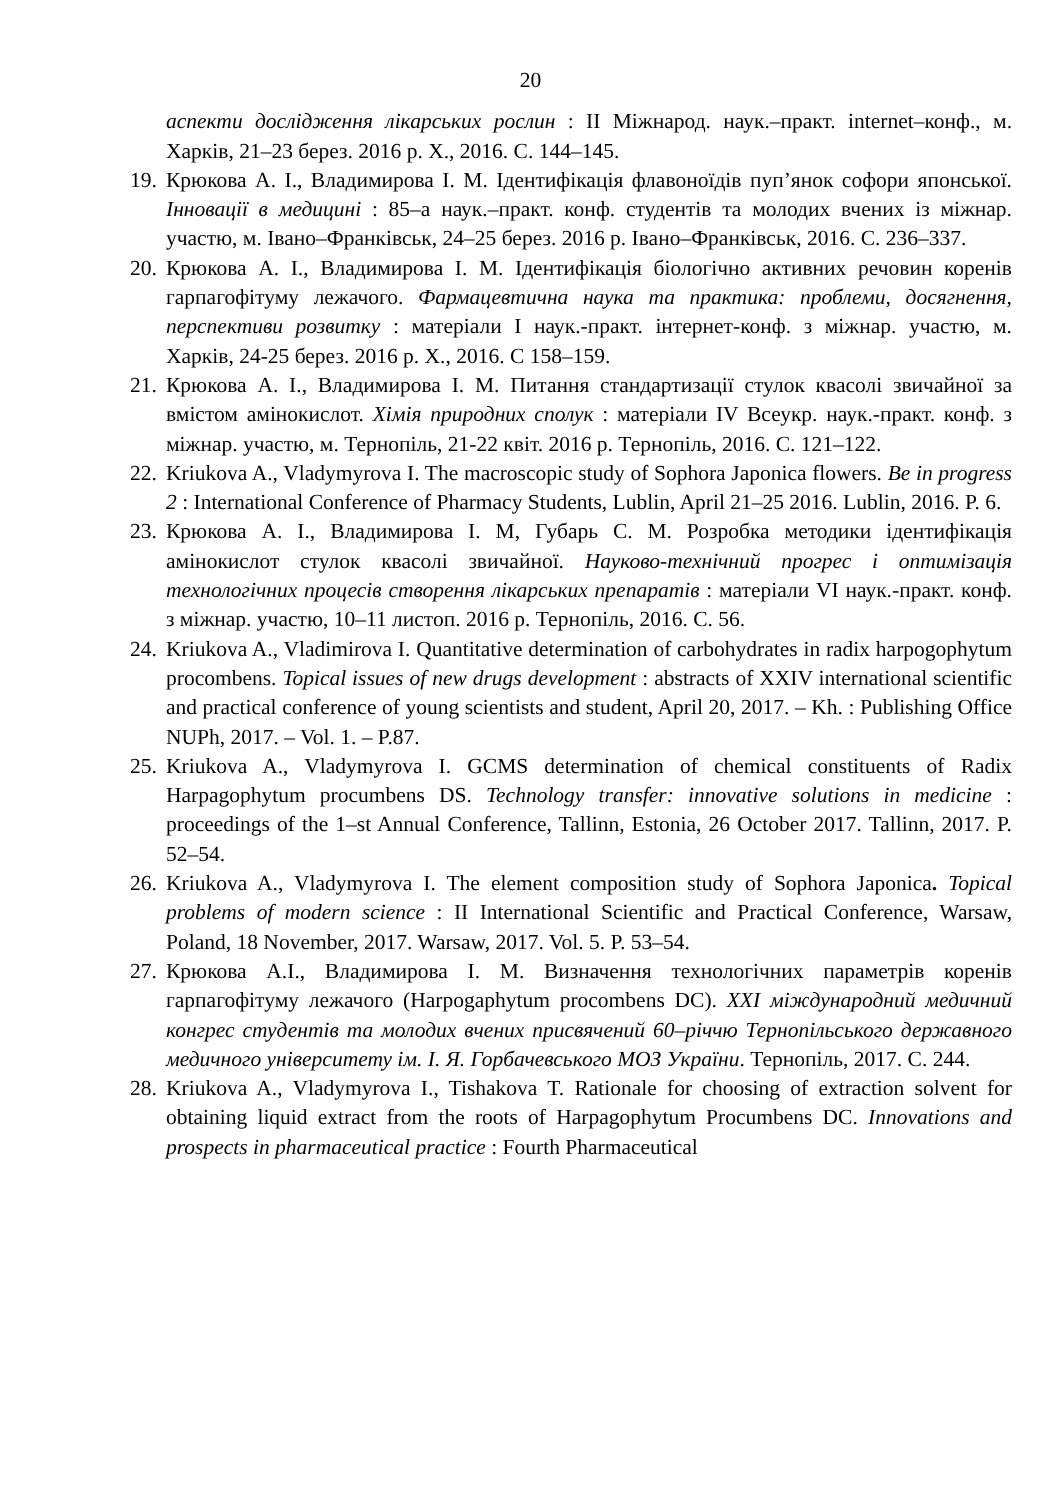20
аспекти дослідження лікарських рослин : ІІ Міжнарод. наук.–практ. internet–конф., м. Харків, 21–23 берез. 2016 р. Х., 2016. С. 144–145.
19. Крюкова А. І., Владимирова І. М. Ідентифікація флавоноїдів пуп’янок софори японської. Інновації в медицині : 85–а наук.–практ. конф. студентів та молодих вчених із міжнар. участю, м. Івано–Франківськ, 24–25 берез. 2016 р. Івано–Франківськ, 2016. С. 236–337.
20. Крюкова А. І., Владимирова І. М. Ідентифікація біологічно активних речовин коренів гарпагофітуму лежачого. Фармацевтична наука та практика: проблеми, досягнення, перспективи розвитку : матеріали І наук.-практ. інтернет-конф. з міжнар. участю, м. Харків, 24-25 берез. 2016 р. Х., 2016. С 158–159.
21. Крюкова А. І., Владимирова І. М. Питання стандартизації стулок квасолі звичайної за вмістом амінокислот. Хімія природних сполук : матеріали IV Всеукр. наук.-практ. конф. з міжнар. участю, м. Тернопіль, 21-22 квіт. 2016 р. Тернопіль, 2016. С. 121–122.
22. Kriukova A., Vladymyrova I. The macroscopic study of Sophora Japonica flowers. Be in progress 2 : International Conference of Pharmacy Students, Lublin, April 21–25 2016. Lublin, 2016. P. 6.
23. Крюкова А. І., Владимирова І. М, Губарь С. М. Розробка методики ідентифікація амінокислот стулок квасолі звичайної. Науково-технічний прогрес і оптимізація технологічних процесів створення лікарських препаратів : матеріали VI наук.-практ. конф. з міжнар. участю, 10–11 листоп. 2016 р. Тернопіль, 2016. С. 56.
24. Kriukova A., Vladimirova I. Quantitative determination of carbohydrates in radix harpogophytum procombens. Topical issues of new drugs development : abstracts of XXIV international scientific and practical conference of young scientists and student, April 20, 2017. – Kh. : Publishing Office NUPh, 2017. – Vol. 1. – P.87.
25. Kriukova A., Vladymyrova I. GCMS determination of chemical constituents of Radix Harpagophytum procumbens DS. Technology transfer: innovative solutions in medicine : proceedings of the 1–st Annual Conference, Tallinn, Estonia, 26 October 2017. Tallinn, 2017. P. 52–54.
26. Kriukova A., Vladymyrova I. The element composition study of Sophora Japonica. Topical problems of modern science : II International Scientific and Practical Conference, Warsaw, Poland, 18 November, 2017. Warsaw, 2017. Vol. 5. P. 53–54.
27. Крюкова А.І., Владимирова І. М. Визначення технологічних параметрів коренів гарпагофітуму лежачого (Harpogaphytum procombens DC). XXI міждународний медичний конгрес студентів та молодих вчених присвячений 60–річчю Тернопільського державного медичного університету ім. І. Я. Горбачевського МОЗ України. Тернопіль, 2017. С. 244.
28. Kriukova A., Vladymyrova I., Tishakova T. Rationale for choosing of extraction solvent for obtaining liquid extract from the roots of Harpagophytum Procumbens DC. Innovations and prospects in pharmaceutical practice : Fourth Pharmaceutical